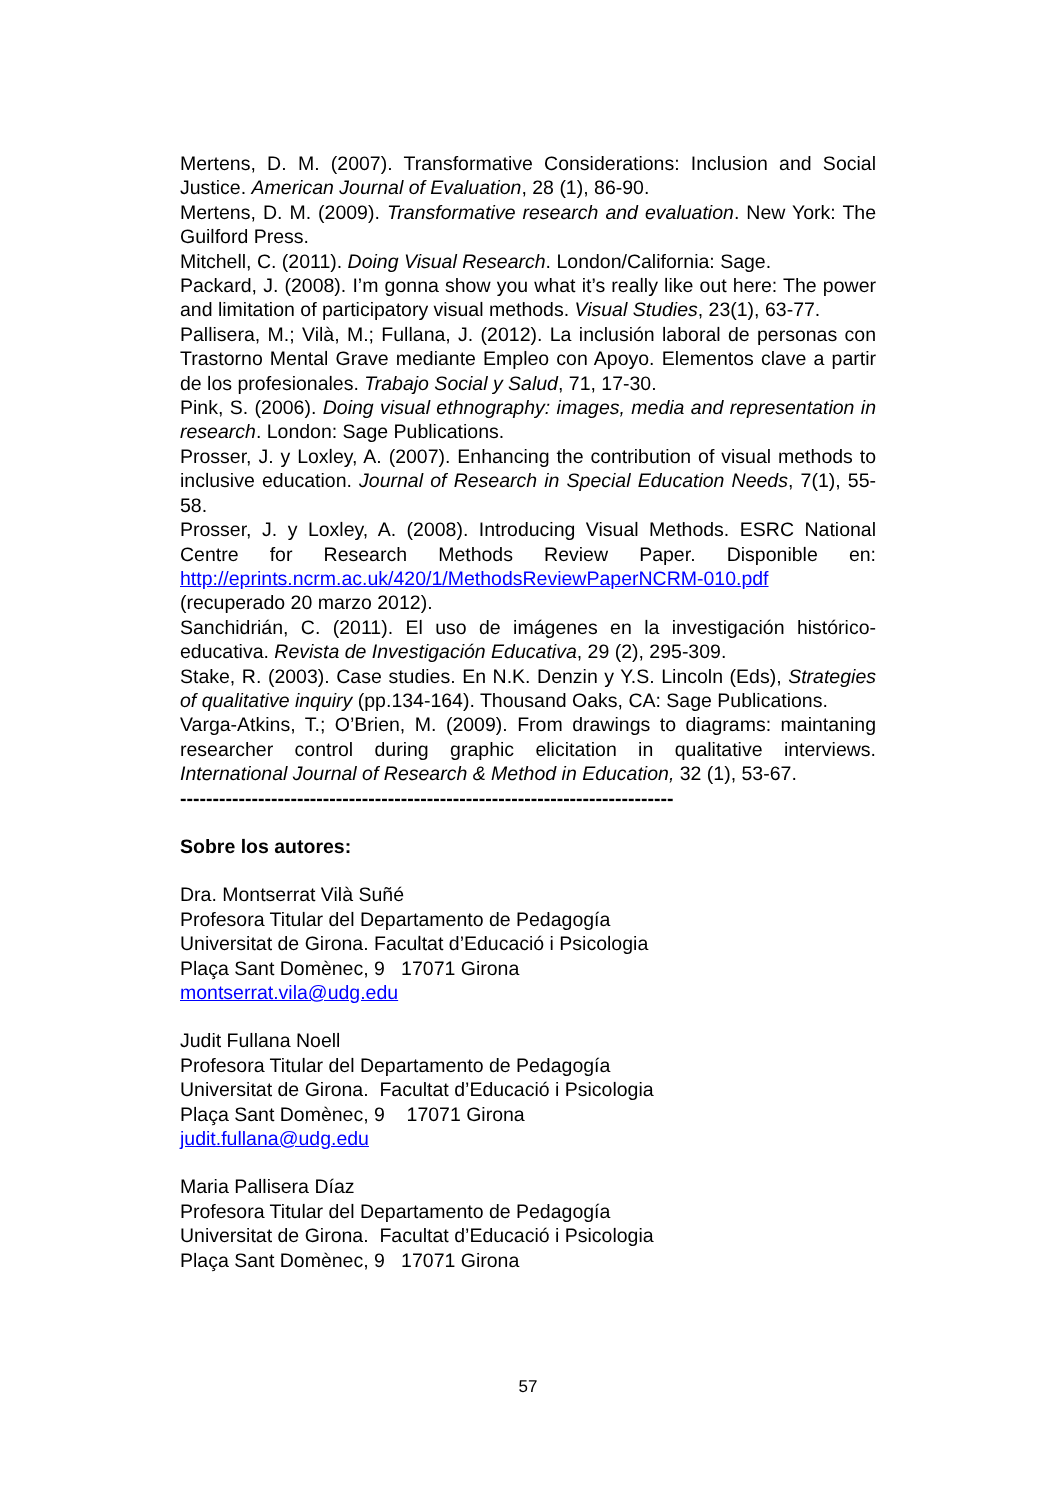Mertens, D. M. (2007). Transformative Considerations: Inclusion and Social Justice. American Journal of Evaluation, 28 (1), 86-90.
Mertens, D. M. (2009). Transformative research and evaluation. New York: The Guilford Press.
Mitchell, C. (2011). Doing Visual Research. London/California: Sage.
Packard, J. (2008). I’m gonna show you what it’s really like out here: The power and limitation of participatory visual methods. Visual Studies, 23(1), 63-77.
Pallisera, M.; Vilà, M.; Fullana, J. (2012). La inclusión laboral de personas con Trastorno Mental Grave mediante Empleo con Apoyo. Elementos clave a partir de los profesionales. Trabajo Social y Salud, 71, 17-30.
Pink, S. (2006). Doing visual ethnography: images, media and representation in research. London: Sage Publications.
Prosser, J. y Loxley, A. (2007). Enhancing the contribution of visual methods to inclusive education. Journal of Research in Special Education Needs, 7(1), 55-58.
Prosser, J. y Loxley, A. (2008). Introducing Visual Methods. ESRC National Centre for Research Methods Review Paper. Disponible en: http://eprints.ncrm.ac.uk/420/1/MethodsReviewPaperNCRM-010.pdf (recuperado 20 marzo 2012).
Sanchidrián, C. (2011). El uso de imágenes en la investigación histórico-educativa. Revista de Investigación Educativa, 29 (2), 295-309.
Stake, R. (2003). Case studies. En N.K. Denzin y Y.S. Lincoln (Eds), Strategies of qualitative inquiry (pp.134-164). Thousand Oaks, CA: Sage Publications.
Varga-Atkins, T.; O’Brien, M. (2009). From drawings to diagrams: maintaning researcher control during graphic elicitation in qualitative interviews. International Journal of Research & Method in Education, 32 (1), 53-67.
----------------------------------------------------------------------------
Sobre los autores:
Dra. Montserrat Vilà Suñé
Profesora Titular del Departamento de Pedagogía
Universitat de Girona. Facultat d’Educació i Psicologia
Plaça Sant Domènec, 9 17071 Girona
montserrat.vila@udg.edu
Judit Fullana Noell
Profesora Titular del Departamento de Pedagogía
Universitat de Girona. Facultat d’Educació i Psicologia
Plaça Sant Domènec, 9 17071 Girona
judit.fullana@udg.edu
Maria Pallisera Díaz
Profesora Titular del Departamento de Pedagogía
Universitat de Girona. Facultat d’Educació i Psicologia
Plaça Sant Domènec, 9 17071 Girona
57